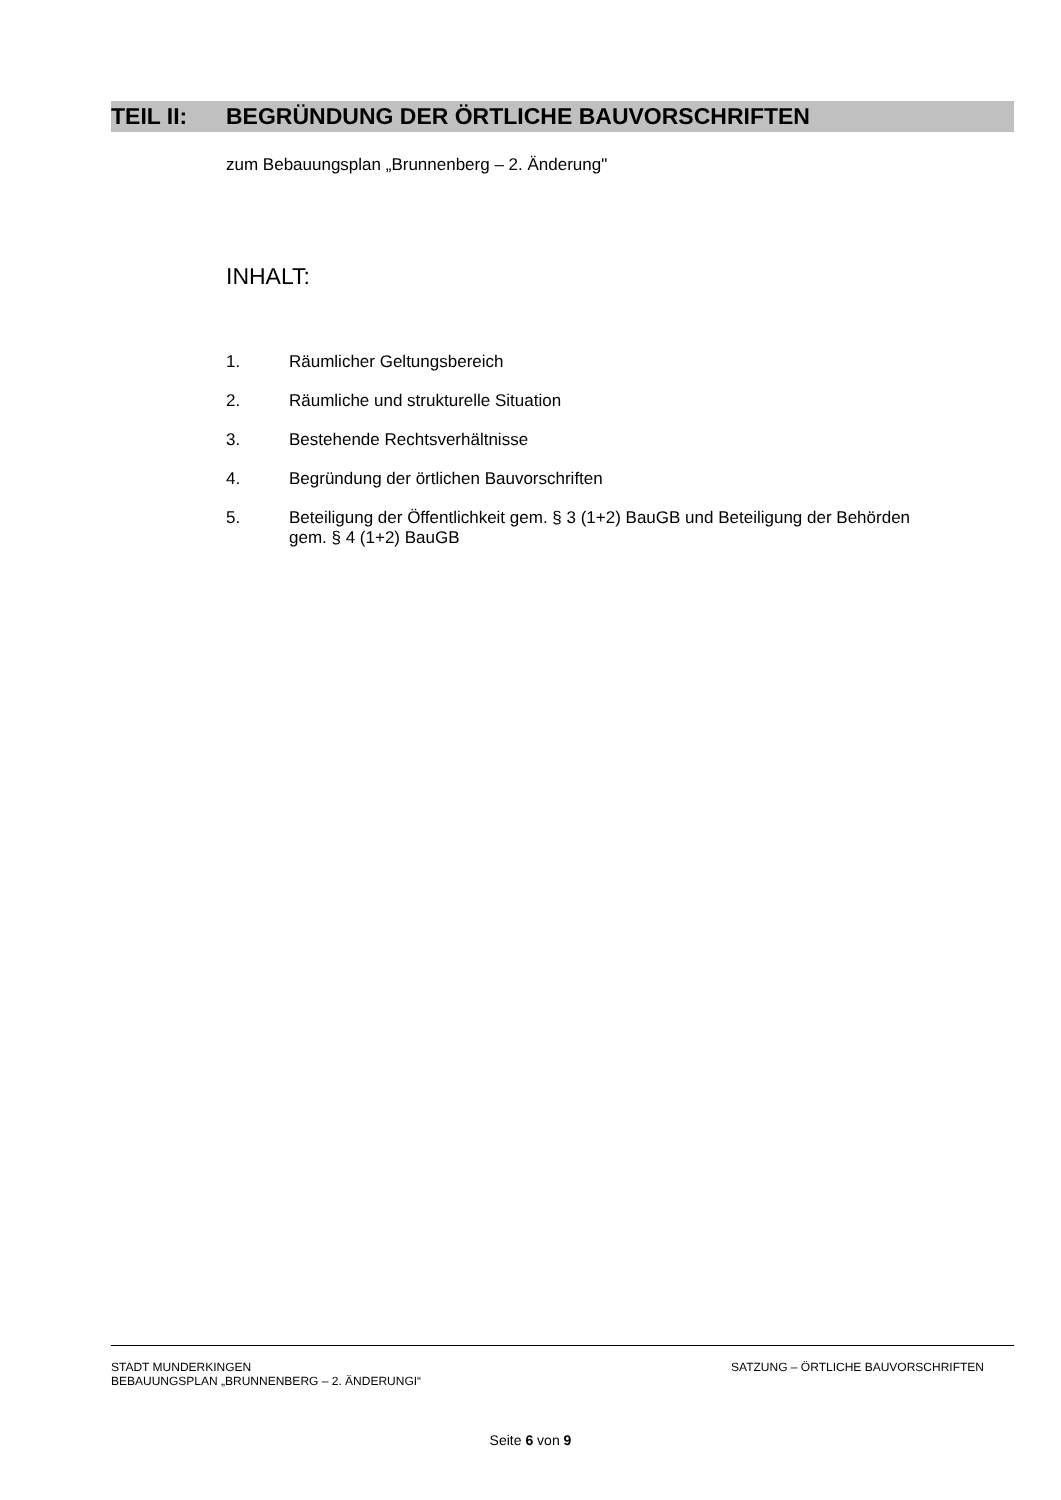TEIL II: BEGRÜNDUNG DER ÖRTLICHE BAUVORSCHRIFTEN
zum Bebauungsplan „Brunnenberg – 2. Änderung"
INHALT:
1. Räumlicher Geltungsbereich
2. Räumliche und strukturelle Situation
3. Bestehende Rechtsverhältnisse
4. Begründung der örtlichen Bauvorschriften
5. Beteiligung der Öffentlichkeit gem. § 3 (1+2) BauGB und Beteiligung der Behörden gem. § 4 (1+2) BauGB
STADT MUNDERKINGEN
BEBAUUNGSPLAN „BRUNNENBERG – 2. ÄNDERUNGI“
SATZUNG – ÖRTLICHE BAUVORSCHRIFTEN
Seite 6 von 9